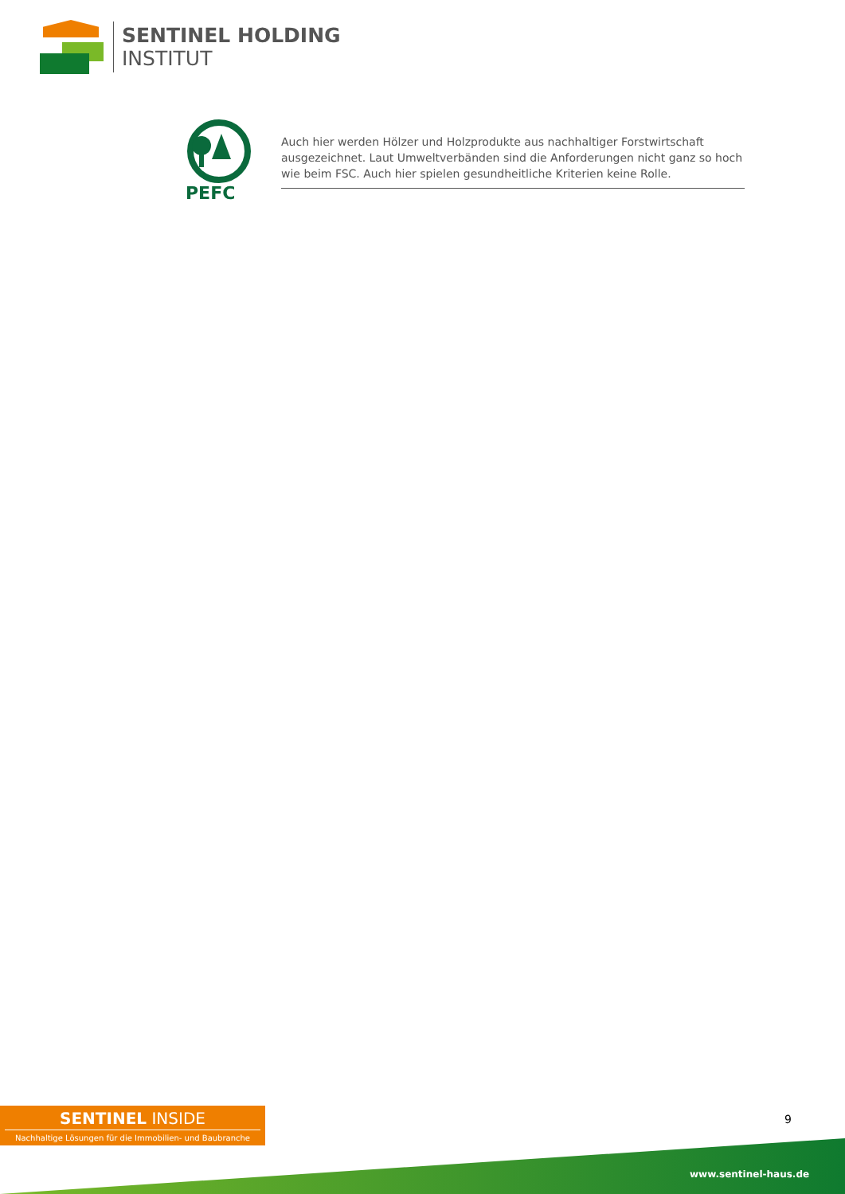SENTINEL HOLDING
INSTITUT
PEFC
Auch hier werden Hölzer und Holzprodukte aus nachhaltiger Forstwirtschaft ausgezeichnet. Laut Umweltverbänden sind die Anforderungen nicht ganz so hoch wie beim FSC. Auch hier spielen gesundheitliche Kriterien keine Rolle.
SENTINEL INSIDE
Nachhaltige Lösungen für die Immobilien- und Baubranche
9
www.sentinel-haus.de